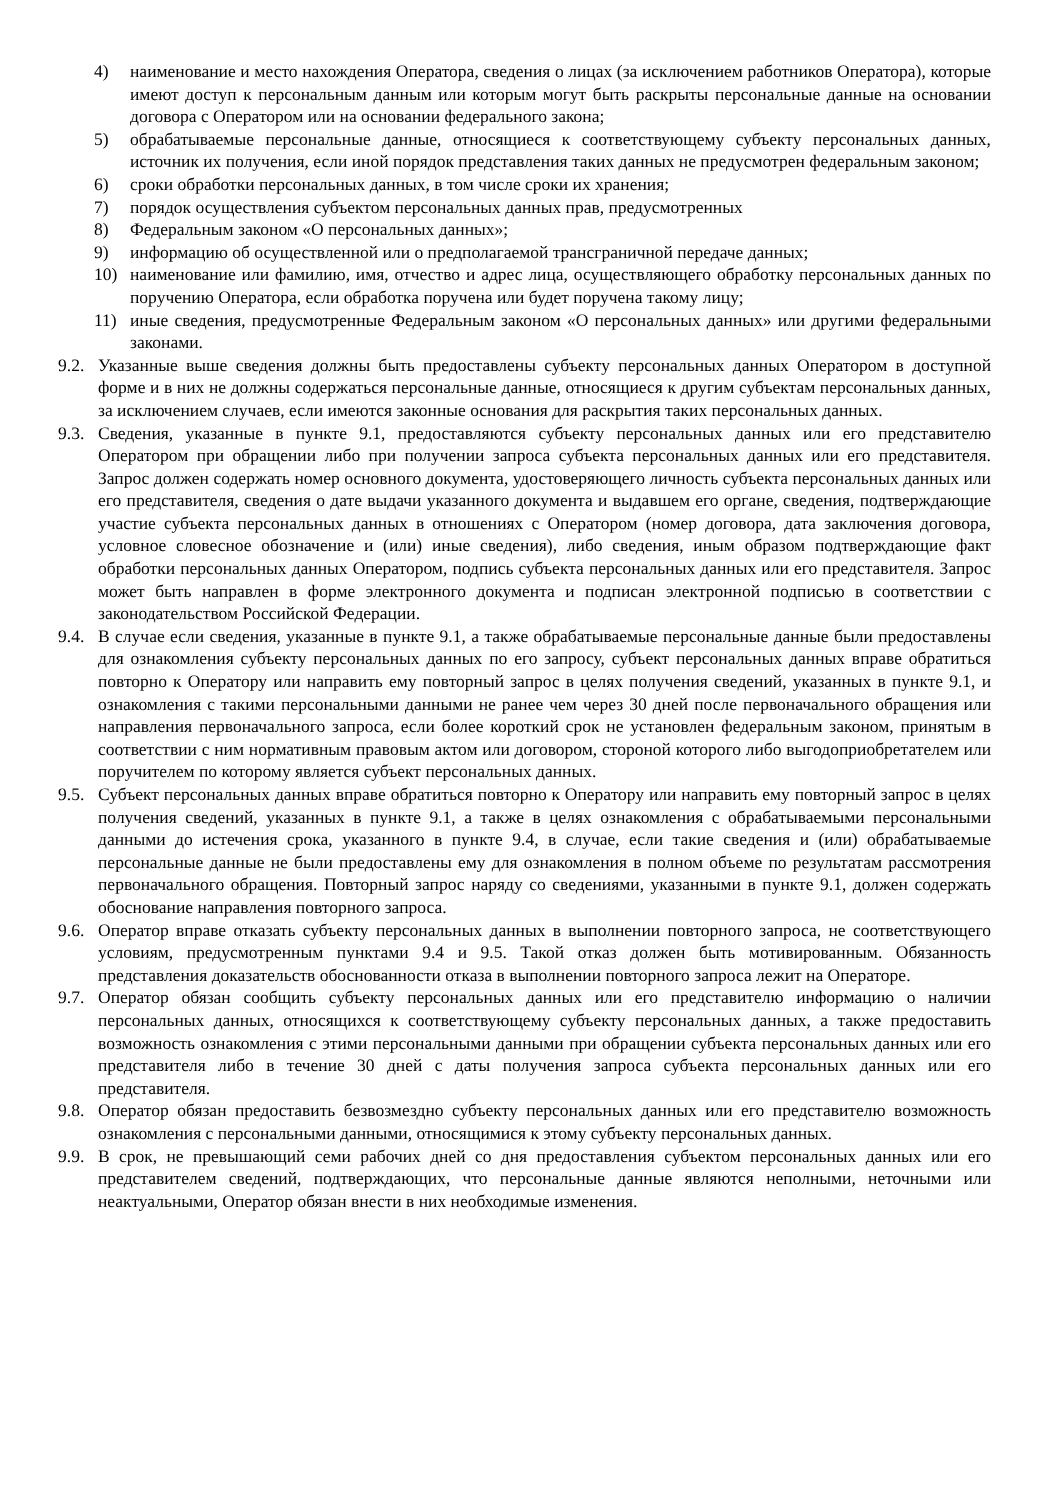4) наименование и место нахождения Оператора, сведения о лицах (за исключением работников Оператора), которые имеют доступ к персональным данным или которым могут быть раскрыты персональные данные на основании договора с Оператором или на основании федерального закона;
5) обрабатываемые персональные данные, относящиеся к соответствующему субъекту персональных данных, источник их получения, если иной порядок представления таких данных не предусмотрен федеральным законом;
6) сроки обработки персональных данных, в том числе сроки их хранения;
7) порядок осуществления субъектом персональных данных прав, предусмотренных
8) Федеральным законом «О персональных данных»;
9) информацию об осуществленной или о предполагаемой трансграничной передаче данных;
10) наименование или фамилию, имя, отчество и адрес лица, осуществляющего обработку персональных данных по поручению Оператора, если обработка поручена или будет поручена такому лицу;
11) иные сведения, предусмотренные Федеральным законом «О персональных данных» или другими федеральными законами.
9.2. Указанные выше сведения должны быть предоставлены субъекту персональных данных Оператором в доступной форме и в них не должны содержаться персональные данные, относящиеся к другим субъектам персональных данных, за исключением случаев, если имеются законные основания для раскрытия таких персональных данных.
9.3. Сведения, указанные в пункте 9.1, предоставляются субъекту персональных данных или его представителю Оператором при обращении либо при получении запроса субъекта персональных данных или его представителя. Запрос должен содержать номер основного документа, удостоверяющего личность субъекта персональных данных или его представителя, сведения о дате выдачи указанного документа и выдавшем его органе, сведения, подтверждающие участие субъекта персональных данных в отношениях с Оператором (номер договора, дата заключения договора, условное словесное обозначение и (или) иные сведения), либо сведения, иным образом подтверждающие факт обработки персональных данных Оператором, подпись субъекта персональных данных или его представителя. Запрос может быть направлен в форме электронного документа и подписан электронной подписью в соответствии с законодательством Российской Федерации.
9.4. В случае если сведения, указанные в пункте 9.1, а также обрабатываемые персональные данные были предоставлены для ознакомления субъекту персональных данных по его запросу, субъект персональных данных вправе обратиться повторно к Оператору или направить ему повторный запрос в целях получения сведений, указанных в пункте 9.1, и ознакомления с такими персональными данными не ранее чем через 30 дней после первоначального обращения или направления первоначального запроса, если более короткий срок не установлен федеральным законом, принятым в соответствии с ним нормативным правовым актом или договором, стороной которого либо выгодоприобретателем или поручителем по которому является субъект персональных данных.
9.5. Субъект персональных данных вправе обратиться повторно к Оператору или направить ему повторный запрос в целях получения сведений, указанных в пункте 9.1, а также в целях ознакомления с обрабатываемыми персональными данными до истечения срока, указанного в пункте 9.4, в случае, если такие сведения и (или) обрабатываемые персональные данные не были предоставлены ему для ознакомления в полном объеме по результатам рассмотрения первоначального обращения. Повторный запрос наряду со сведениями, указанными в пункте 9.1, должен содержать обоснование направления повторного запроса.
9.6. Оператор вправе отказать субъекту персональных данных в выполнении повторного запроса, не соответствующего условиям, предусмотренным пунктами 9.4 и 9.5. Такой отказ должен быть мотивированным. Обязанность представления доказательств обоснованности отказа в выполнении повторного запроса лежит на Операторе.
9.7. Оператор обязан сообщить субъекту персональных данных или его представителю информацию о наличии персональных данных, относящихся к соответствующему субъекту персональных данных, а также предоставить возможность ознакомления с этими персональными данными при обращении субъекта персональных данных или его представителя либо в течение 30 дней с даты получения запроса субъекта персональных данных или его представителя.
9.8. Оператор обязан предоставить безвозмездно субъекту персональных данных или его представителю возможность ознакомления с персональными данными, относящимися к этому субъекту персональных данных.
9.9. В срок, не превышающий семи рабочих дней со дня предоставления субъектом персональных данных или его представителем сведений, подтверждающих, что персональные данные являются неполными, неточными или неактуальными, Оператор обязан внести в них необходимые изменения.